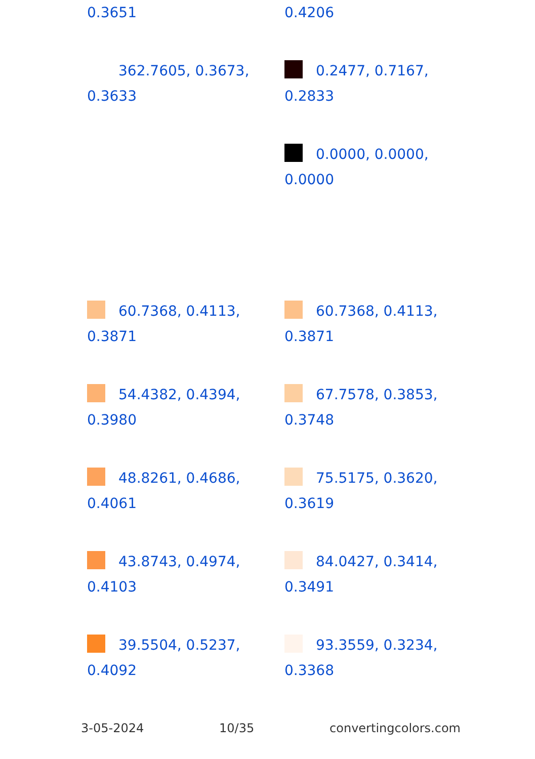0.3651 0.4206
362.7605, 0.3673, 0.3633
0.2477, 0.7167, 0.2833
0.0000, 0.0000, 0.0000
60.7368, 0.4113, 0.3871 60.7368, 0.4113, 0.3871
54.4382, 0.4394, 0.3980 67.7578, 0.3853, 0.3748
48.8261, 0.4686, 0.4061 75.5175, 0.3620, 0.3619
43.8743, 0.4974, 0.4103 84.0427, 0.3414, 0.3491
39.5504, 0.5237, 0.4092 93.3559, 0.3234, 0.3368
3-05-2024 10/35 convertingcolors.com